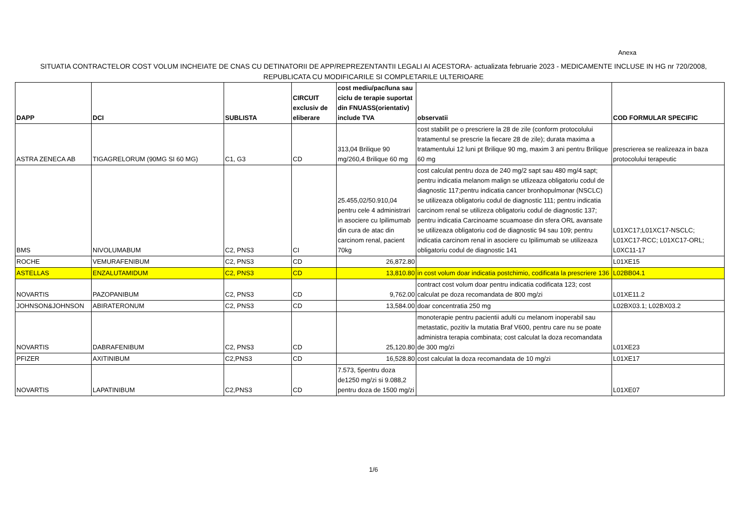Anexa
SITUATIA CONTRACTELOR COST VOLUM INCHEIATE DE CNAS CU DETINATORII DE APP/REPREZENTANTII LEGALI AI ACESTORA- actualizata februarie 2023 - MEDICAMENTE INCLUSE IN HG nr 720/2008, REPUBLICATA CU MODIFICARILE SI COMPLETARILE ULTERIOARE
| DAPP | DCI | SUBLISTA | CIRCUIT exclusiv de eliberare | cost mediu/pac/luna sau ciclu de terapie suportat din FNUASS(orientativ) include TVA | observatii | COD FORMULAR SPECIFIC |
| --- | --- | --- | --- | --- | --- | --- |
| ASTRA ZENECA AB | TIGAGRELORUM (90MG SI 60 MG) | C1, G3 | CD | 313,04 Brilique 90 mg/260,4 Brilique 60 mg | cost stabilit pe o prescriere la 28 de zile (conform protocolului tratamentul se prescrie la fiecare 28 de zile); durata maxima a tratamentului 12 luni pt Brilique 90 mg, maxim 3 ani pentru Brilique 60 mg | prescrierea se realizeaza in baza protocolului terapeutic |
| BMS | NIVOLUMABUM | C2, PNS3 | CI | 25.455,02/50.910,04 pentru cele 4 administrari in asociere cu Ipilimumab din cura de atac din carcinom renal, pacient 70kg | cost calculat pentru doza de 240 mg/2 sapt sau 480 mg/4 sapt; pentru indicatia melanom malign se utlizeaza obligatoriu codul de diagnostic 117;pentru indicatia cancer bronhopulmonar (NSCLC) se utilizeaza obligatoriu codul de diagnostic 111; pentru indicatia carcinom renal se utilizeza obligatoriu codul de diagnostic 137; pentru indicatia Carcinoame scuamoase din sfera ORL avansate se utilizeaza obligatoriu cod de diagnostic 94 sau 109; pentru indicatia carcinom renal in asociere cu Ipilimumab se utilizeaza obligatoriu codul de diagnostic 141 | L01XC17;L01XC17-NSCLC; L01XC17-RCC; L01XC17-ORL; L0XC11-17 |
| ROCHE | VEMURAFENIBUM | C2, PNS3 | CD | 26,872.80 | | L01XE15 |
| ASTELLAS | ENZALUTAMIDUM | C2, PNS3 | CD | 13,810.80 | in cost volum doar indicatia postchimio, codificata la prescriere 136 | L02BB04.1 |
| NOVARTIS | PAZOPANIBUM | C2, PNS3 | CD | 9,762.00 | contract cost volum doar pentru indicatia codificata 123; cost calculat pe doza recomandata de 800 mg/zi | L01XE11.2 |
| JOHNSON&JOHNSON | ABIRATERONUM | C2, PNS3 | CD | 13,584.00 | doar concentratia 250 mg | L02BX03.1; L02BX03.2 |
| NOVARTIS | DABRAFENIBUM | C2, PNS3 | CD | 25,120.80 | monoterapie pentru pacientii adulti cu melanom inoperabil sau metastatic, pozitiv la mutatia Braf V600, pentru care nu se poate administra terapia combinata; cost calculat la doza recomandata de 300 mg/zi | L01XE23 |
| PFIZER | AXITINIBUM | C2,PNS3 | CD | 16,528.80 | cost calculat la doza recomandata de 10 mg/zi | L01XE17 |
| NOVARTIS | LAPATINIBUM | C2,PNS3 | CD | 7.573, 5pentru doza de1250 mg/zi si 9.088,2 pentru doza de 1500 mg/zi | | L01XE07 |
1/6